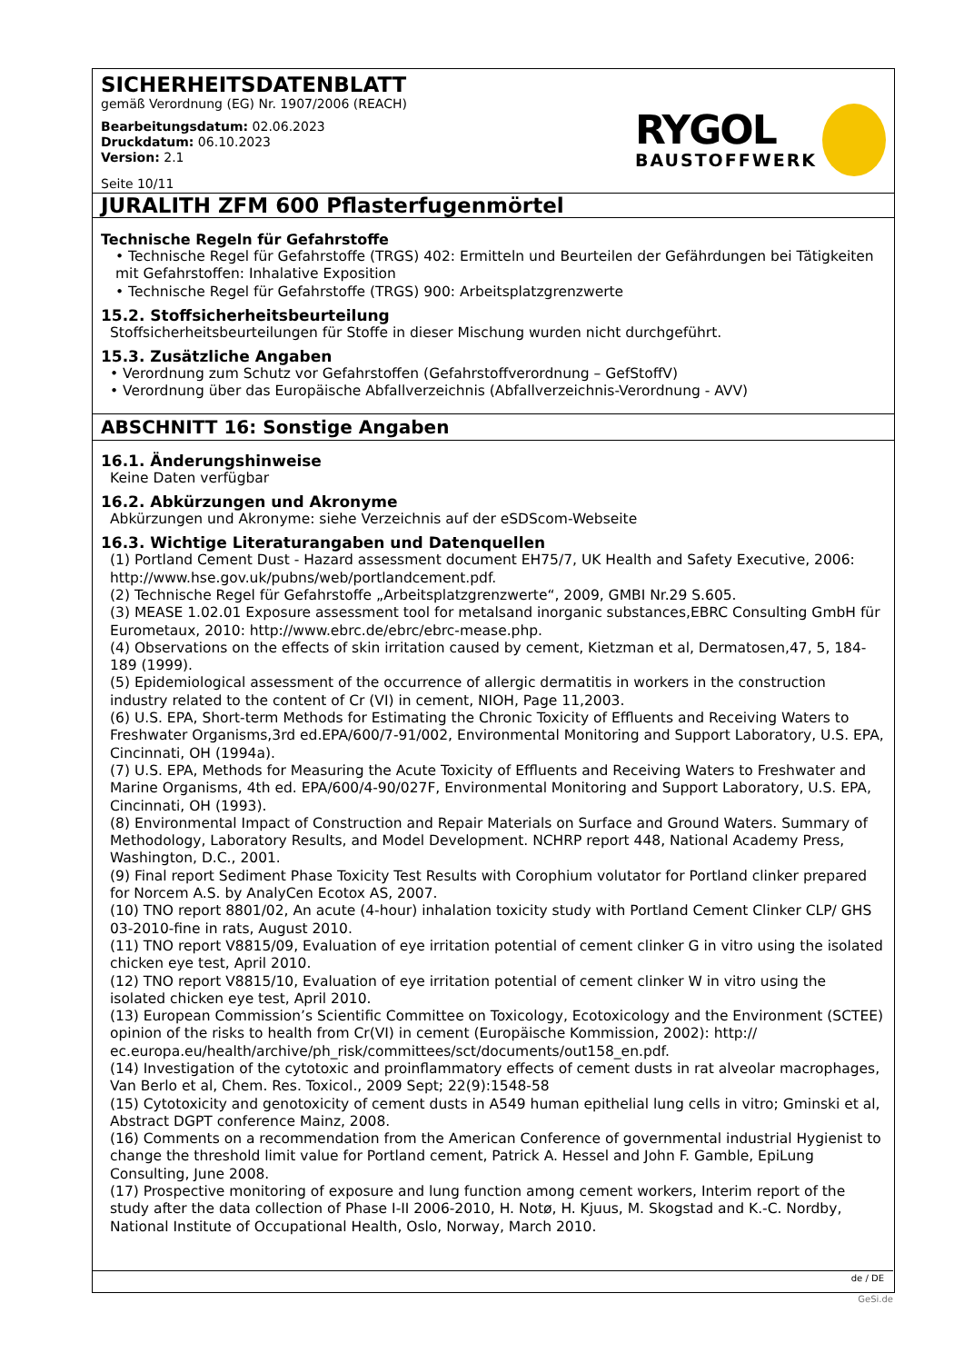SICHERHEITSDATENBLATT
gemäß Verordnung (EG) Nr. 1907/2006 (REACH)
Bearbeitungsdatum: 02.06.2023
Druckdatum: 06.10.2023
Version: 2.1
Seite 10/11
RYGOL
BAUSTOFFWERK
JURALITH ZFM 600 Pflasterfugenmörtel
Technische Regeln für Gefahrstoffe
• Technische Regel für Gefahrstoffe (TRGS) 402: Ermitteln und Beurteilen der Gefährdungen bei Tätigkeiten mit Gefahrstoffen: Inhalative Exposition
• Technische Regel für Gefahrstoffe (TRGS) 900: Arbeitsplatzgrenzwerte
15.2. Stoffsicherheitsbeurteilung
Stoffsicherheitsbeurteilungen für Stoffe in dieser Mischung wurden nicht durchgeführt.
15.3. Zusätzliche Angaben
• Verordnung zum Schutz vor Gefahrstoffen (Gefahrstoffverordnung – GefStoffV)
• Verordnung über das Europäische Abfallverzeichnis (Abfallverzeichnis-Verordnung - AVV)
ABSCHNITT 16: Sonstige Angaben
16.1. Änderungshinweise
Keine Daten verfügbar
16.2. Abkürzungen und Akronyme
Abkürzungen und Akronyme: siehe Verzeichnis auf der eSDScom-Webseite
16.3. Wichtige Literaturangaben und Datenquellen
(1) Portland Cement Dust - Hazard assessment document EH75/7, UK Health and Safety Executive, 2006: http://www.hse.gov.uk/pubns/web/portlandcement.pdf.
(2) Technische Regel für Gefahrstoffe „Arbeitsplatzgrenzwerte“, 2009, GMBI Nr.29 S.605.
(3) MEASE 1.02.01 Exposure assessment tool for metalsand inorganic substances,EBRC Consulting GmbH für Eurometaux, 2010: http://www.ebrc.de/ebrc/ebrc-mease.php.
(4) Observations on the effects of skin irritation caused by cement, Kietzman et al, Dermatosen,47, 5, 184-189 (1999).
(5) Epidemiological assessment of the occurrence of allergic dermatitis in workers in the construction industry related to the content of Cr (VI) in cement, NIOH, Page 11,2003.
(6) U.S. EPA, Short-term Methods for Estimating the Chronic Toxicity of Effluents and Receiving Waters to Freshwater Organisms,3rd ed.EPA/600/7-91/002, Environmental Monitoring and Support Laboratory, U.S. EPA, Cincinnati, OH (1994a).
(7) U.S. EPA, Methods for Measuring the Acute Toxicity of Effluents and Receiving Waters to Freshwater and Marine Organisms, 4th ed. EPA/600/4-90/027F, Environmental Monitoring and Support Laboratory, U.S. EPA, Cincinnati, OH (1993).
(8) Environmental Impact of Construction and Repair Materials on Surface and Ground Waters. Summary of Methodology, Laboratory Results, and Model Development. NCHRP report 448, National Academy Press, Washington, D.C., 2001.
(9) Final report Sediment Phase Toxicity Test Results with Corophium volutator for Portland clinker prepared for Norcem A.S. by AnalyCen Ecotox AS, 2007.
(10) TNO report 8801/02, An acute (4-hour) inhalation toxicity study with Portland Cement Clinker CLP/ GHS 03-2010-fine in rats, August 2010.
(11) TNO report V8815/09, Evaluation of eye irritation potential of cement clinker G in vitro using the isolated chicken eye test, April 2010.
(12) TNO report V8815/10, Evaluation of eye irritation potential of cement clinker W in vitro using the isolated chicken eye test, April 2010.
(13) European Commission’s Scientific Committee on Toxicology, Ecotoxicology and the Environment (SCTEE) opinion of the risks to health from Cr(VI) in cement (Europäische Kommission, 2002): http:// ec.europa.eu/health/archive/ph_risk/committees/sct/documents/out158_en.pdf.
(14) Investigation of the cytotoxic and proinflammatory effects of cement dusts in rat alveolar macrophages, Van Berlo et al, Chem. Res. Toxicol., 2009 Sept; 22(9):1548-58
(15) Cytotoxicity and genotoxicity of cement dusts in A549 human epithelial lung cells in vitro; Gminski et al, Abstract DGPT conference Mainz, 2008.
(16) Comments on a recommendation from the American Conference of governmental industrial Hygienist to change the threshold limit value for Portland cement, Patrick A. Hessel and John F. Gamble, EpiLung Consulting, June 2008.
(17) Prospective monitoring of exposure and lung function among cement workers, Interim report of the study after the data collection of Phase I-II 2006-2010, H. Notø, H. Kjuus, M. Skogstad and K.-C. Nordby, National Institute of Occupational Health, Oslo, Norway, March 2010.
de / DE
GeSi.de